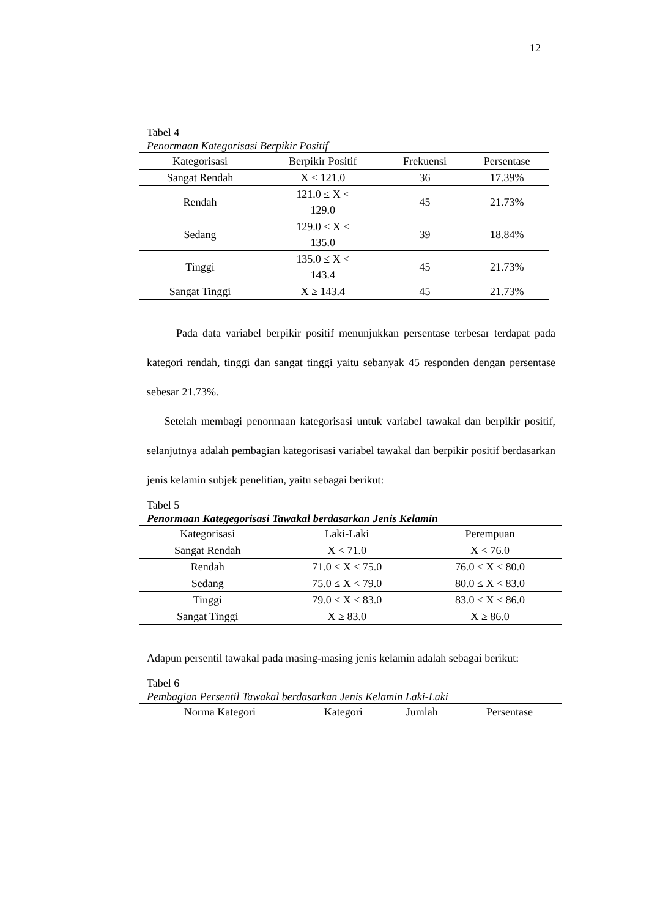12
Tabel 4
Penormaan Kategorisasi Berpikir Positif
| Kategorisasi | Berpikir Positif | Frekuensi | Persentase |
| --- | --- | --- | --- |
| Sangat Rendah | X < 121.0 | 36 | 17.39% |
| Rendah | 121.0 ≤ X < 129.0 | 45 | 21.73% |
| Sedang | 129.0 ≤ X < 135.0 | 39 | 18.84% |
| Tinggi | 135.0 ≤ X < 143.4 | 45 | 21.73% |
| Sangat Tinggi | X ≥ 143.4 | 45 | 21.73% |
Pada data variabel berpikir positif menunjukkan persentase terbesar terdapat pada kategori rendah, tinggi dan sangat tinggi yaitu sebanyak 45 responden dengan persentase sebesar 21.73%.
Setelah membagi penormaan kategorisasi untuk variabel tawakal dan berpikir positif, selanjutnya adalah pembagian kategorisasi variabel tawakal dan berpikir positif berdasarkan jenis kelamin subjek penelitian, yaitu sebagai berikut:
Tabel 5
Penormaan Kategegorisasi Tawakal berdasarkan Jenis Kelamin
| Kategorisasi | Laki-Laki | Perempuan |
| --- | --- | --- |
| Sangat Rendah | X < 71.0 | X < 76.0 |
| Rendah | 71.0 ≤ X < 75.0 | 76.0 ≤ X < 80.0 |
| Sedang | 75.0 ≤ X < 79.0 | 80.0 ≤ X < 83.0 |
| Tinggi | 79.0 ≤ X < 83.0 | 83.0 ≤ X < 86.0 |
| Sangat Tinggi | X ≥ 83.0 | X ≥ 86.0 |
Adapun persentil tawakal pada masing-masing jenis kelamin adalah sebagai berikut:
Tabel 6
Pembagian Persentil Tawakal berdasarkan Jenis Kelamin Laki-Laki
| Norma Kategori | Kategori | Jumlah | Persentase |
| --- | --- | --- | --- |